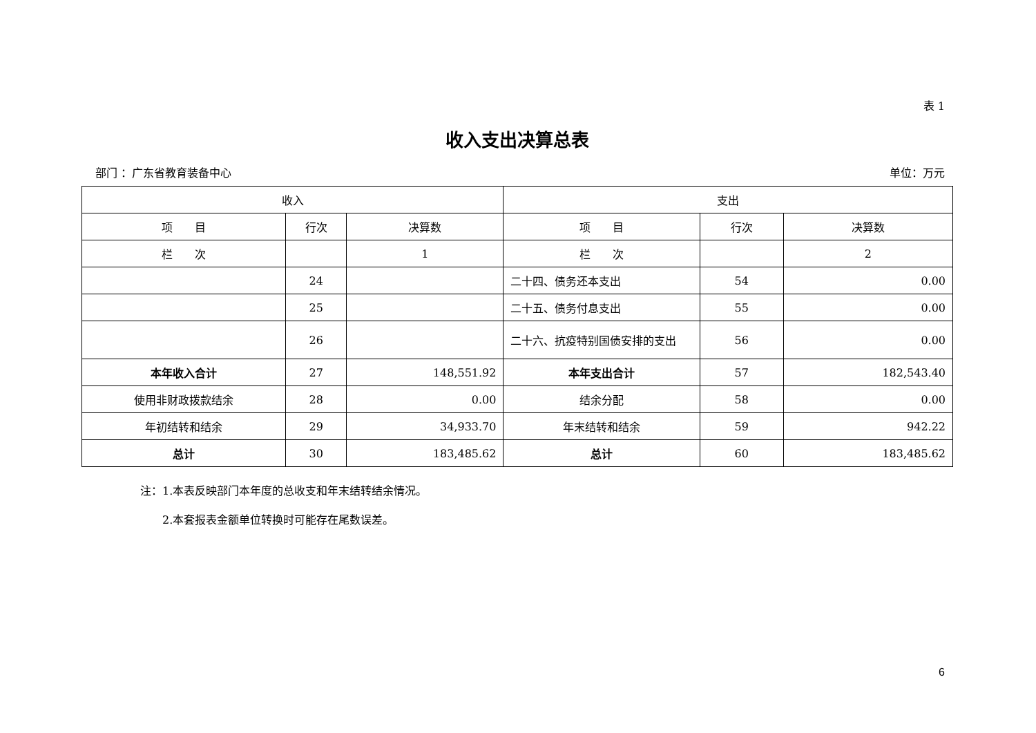表 1
收入支出决算总表
部门 ：广东省教育装备中心 单位：万元
| 收入 | | | 支出 | | |
| --- | --- | --- | --- | --- | --- |
| 项 目 | 行次 | 决算数 | 项 目 | 行次 | 决算数 |
| 栏 次 | | 1 | 栏 次 | | 2 |
| | 24 | | 二十四、债务还本支出 | 54 | 0.00 |
| | 25 | | 二十五、债务付息支出 | 55 | 0.00 |
| | 26 | | 二十六、抗疫特别国债安排的支出 | 56 | 0.00 |
| 本年收入合计 | 27 | 148,551.92 | 本年支出合计 | 57 | 182,543.40 |
| 使用非财政拨款结余 | 28 | 0.00 | 结余分配 | 58 | 0.00 |
| 年初结转和结余 | 29 | 34,933.70 | 年末结转和结余 | 59 | 942.22 |
| 总计 | 30 | 183,485.62 | 总计 | 60 | 183,485.62 |
注：1.本表反映部门本年度的总收支和年末结转结余情况。
　　2.本套报表金额单位转换时可能存在尾数误差。
6